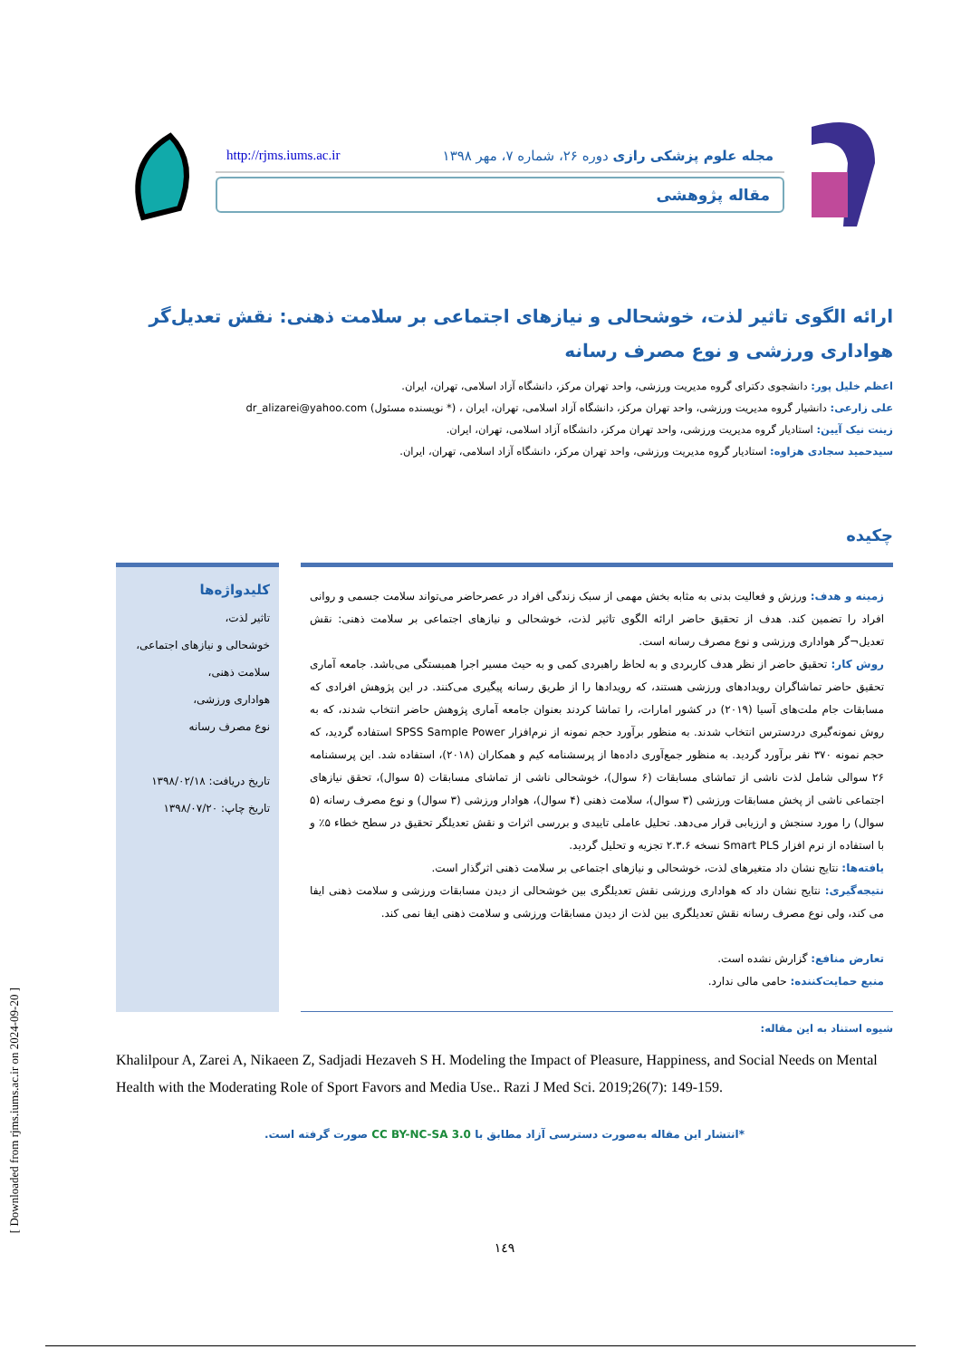مجله علوم پزشکی رازی دوره ۲۶، شماره ۷، مهر ۱۳۹۸ http://rjms.iums.ac.ir
مقاله پژوهشی
ارائه الگوی تاثیر لذت، خوشحالی و نیازهای اجتماعی بر سلامت ذهنی: نقش تعدیل‌گر هواداری ورزشی و نوع مصرف رسانه
اعظم خلیل پور: دانشجوی دکترای گروه مدیریت ورزشی، واحد تهران مرکز، دانشگاه آزاد اسلامی، تهران، ایران.
علی زارعی: دانشیار گروه مدیریت ورزشی، واحد تهران مرکز، دانشگاه آزاد اسلامی، تهران، ایران ، (* نویسنده مسئول) dr_alizarei@yahoo.com
زینت نیک آیین: استادیار گروه مدیریت ورزشی، واحد تهران مرکز، دانشگاه آزاد اسلامی، تهران، ایران.
سیدحمید سجادی هزاوه: استادیار گروه مدیریت ورزشی، واحد تهران مرکز، دانشگاه آزاد اسلامی، تهران، ایران.
چکیده
زمینه و هدف: ورزش و فعالیت بدنی به مثابه بخش مهمی از سبک زندگی افراد در عصرحاضر می‌تواند سلامت جسمی و روانی افراد را تضمین کند. هدف از تحقیق حاضر ارائه الگوی تاثیر لذت، خوشحالی و نیازهای اجتماعی بر سلامت ذهنی: نقش تعدیل¬گر هواداری ورزشی و نوع مصرف رسانه است.
روش کار: تحقیق حاضر از نظر هدف کاربردی و به لحاظ راهبردی کمی و به حیث مسیر اجرا همبستگی می‌باشد. جامعه آماری تحقیق حاضر تماشاگران رویدادهای ورزشی هستند، که رویدادها را از طریق رسانه پیگیری می‌کنند. در این پژوهش افرادی که مسابقات جام ملت‌های آسیا (۲۰۱۹) در کشور امارات، را تماشا کردند بعنوان جامعه آماری پژوهش حاضر انتخاب شدند، که به روش نمونه‌گیری دردسترس انتخاب شدند. به منظور برآورد حجم نمونه از نرم‌افزار SPSS Sample Power استفاده گردید، که حجم نمونه ۳۷۰ نفر برآورد گردید. به منظور جمع‌آوری داده‌ها از پرسشنامه کیم و همکاران (۲۰۱۸)، استفاده شد. این پرسشنامه ۲۶ سوالی شامل لذت ناشی از تماشای مسابقات (۶ سوال)، خوشحالی ناشی از تماشای مسابقات (۵ سوال)، تحقق نیازهای اجتماعی ناشی از پخش مسابقات ورزشی (۳ سوال)، سلامت ذهنی (۴ سوال)، هوادار ورزشی (۳ سوال) و نوع مصرف رسانه (۵ سوال) را مورد سنجش و ارزیابی قرار می‌دهد. تحلیل عاملی تاییدی و بررسی اثرات و نقش تعدیلگر تحقیق در سطح خطاء ۵٪ و با استفاده از نرم افزار Smart PLS نسخه ۲.۳.۶ تجزیه و تحلیل گردید.
یافته‌ها: نتایج نشان داد متغیرهای لذت، خوشحالی و نیازهای اجتماعی بر سلامت ذهنی اثرگذار است.
نتیجه‌گیری: نتایج نشان داد که هواداری ورزشی نقش تعدیلگری بین خوشحالی از دیدن مسابقات ورزشی و سلامت ذهنی ایفا می کند، ولی نوع مصرف رسانه نقش تعدیلگری بین لذت از دیدن مسابقات ورزشی و سلامت ذهنی ایفا نمی کند.
تعارض منافع: گزارش نشده است.
منبع حمایت‌کننده: حامی مالی ندارد.
کلیدواژه‌ها
تاثیر لذت،
خوشحالی و نیازهای اجتماعی،
سلامت ذهنی،
هواداری ورزشی،
نوع مصرف رسانه
تاریخ دریافت: ۱۳۹۸/۰۲/۱۸
تاریخ چاپ: ۱۳۹۸/۰۷/۲۰
شیوه استناد به این مقاله:
Khalilpour A, Zarei A, Nikaeen Z, Sadjadi Hezaveh S H. Modeling the Impact of Pleasure, Happiness, and Social Needs on Mental Health with the Moderating Role of Sport Favors and Media Use.. Razi J Med Sci. 2019;26(7): 149-159.
*انتشار این مقاله به‌صورت دسترسی آزاد مطابق با CC BY-NC-SA 3.0 صورت گرفته است.
۱٤۹
[ Downloaded from rjms.iums.ac.ir on 2024-09-20 ]